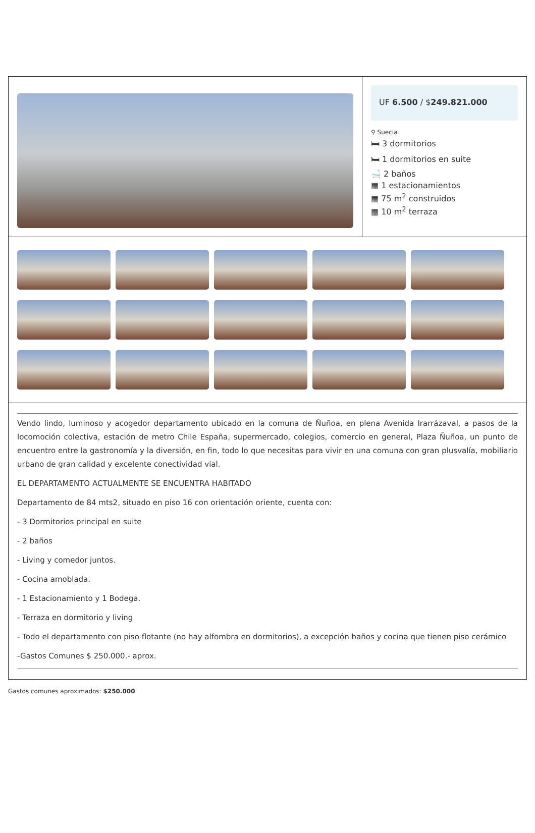UF 6.500 / $249.821.000
⚲ Suecia
🛏 3 dormitorios
🛏 1 dormitorios en suite
🛁 2 baños
▦ 1 estacionamientos
▦ 75 m<sup>2</sup> construidos
▦ 10 m<sup>2</sup> terraza
Vendo lindo, luminoso y acogedor departamento ubicado en la comuna de Ñuñoa, en plena Avenida Irarrázaval, a pasos de la locomoción colectiva, estación de metro Chile España, supermercado, colegios, comercio en general, Plaza Ñuñoa, un punto de encuentro entre la gastronomía y la diversión, en fin, todo lo que necesitas para vivir en una comuna con gran plusvalía, mobiliario urbano de gran calidad y excelente conectividad vial.
EL DEPARTAMENTO ACTUALMENTE SE ENCUENTRA HABITADO
Departamento de 84 mts2, situado en piso 16 con orientación oriente, cuenta con:
- 3 Dormitorios principal en suite
- 2 baños
- Living y comedor juntos.
- Cocina amoblada.
- 1 Estacionamiento y 1 Bodega.
- Terraza en dormitorio y living
- Todo el departamento con piso flotante (no hay alfombra en dormitorios), a excepción baños y cocina que tienen piso cerámico
-Gastos Comunes $ 250.000.- aprox.
Gastos comunes aproximados: $250.000